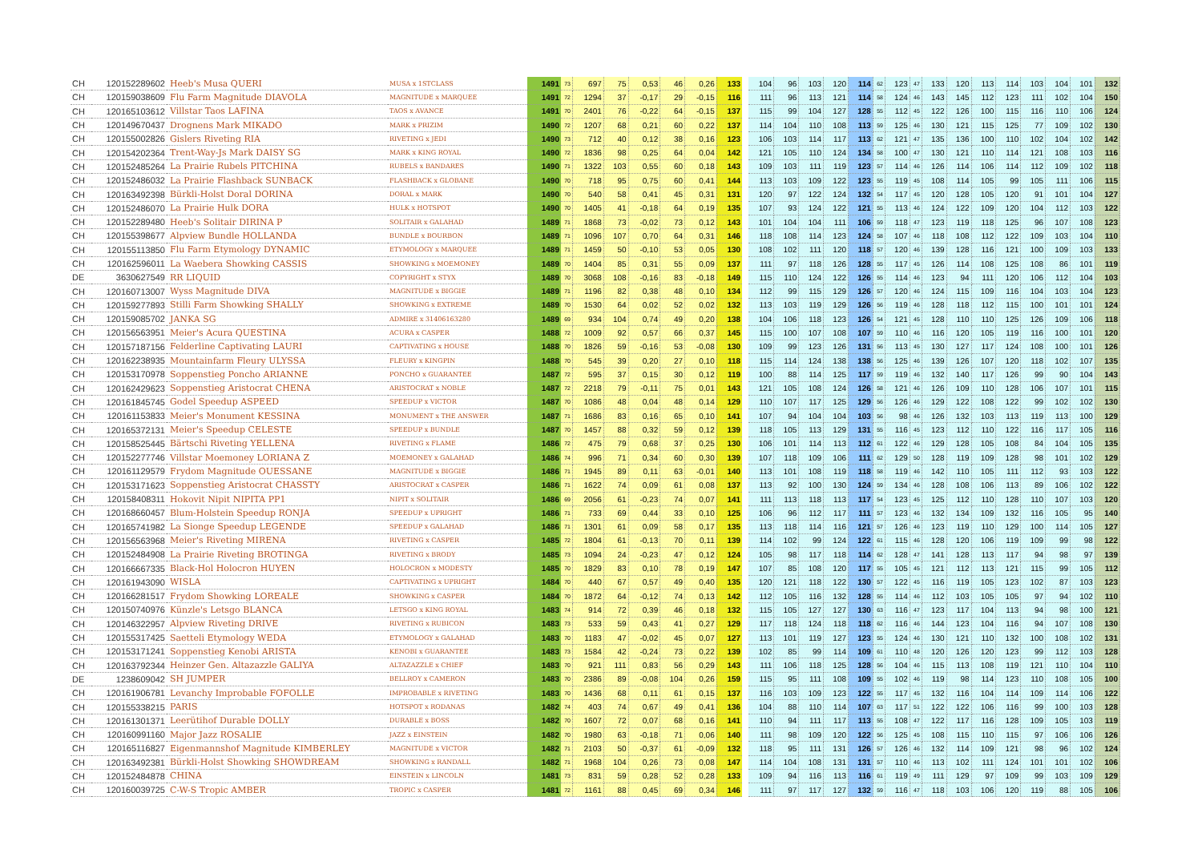| CH | 120152289602 | Heeb's Musa QUERI | MUSA x 1STCLASS | 1491 | 73 | 697 | 75 | 0,53 | 46 | 0,26 | 133 | 104 | 96 | 103 | 120 | 114 | 62 | 123 | 47 | 133 | 120 | 113 | 114 | 103 | 104 | 101 | 132 |
| CH | 120159038609 | Flu Farm Magnitude DIAVOLA | MAGNITUDE x MARQUEE | 1491 | 72 | 1294 | 37 | -0,17 | 29 | -0,15 | 116 | 111 | 96 | 113 | 121 | 114 | 58 | 124 | 46 | 143 | 145 | 112 | 123 | 111 | 102 | 104 | 150 |
| CH | 120165103612 | Villstar Taos LAFINA | TAOS x AVANCE | 1491 | 70 | 2401 | 76 | -0,22 | 64 | -0,15 | 137 | 115 | 99 | 104 | 127 | 128 | 55 | 112 | 45 | 122 | 126 | 100 | 115 | 116 | 110 | 106 | 124 |
| CH | 120149670437 | Drognens Mark MIKADO | MARK x PRIZIM | 1490 | 72 | 1207 | 68 | 0,21 | 60 | 0,22 | 137 | 114 | 104 | 110 | 108 | 113 | 59 | 125 | 46 | 130 | 121 | 115 | 125 | 77 | 109 | 102 | 130 |
| CH | 120155002826 | Gislers Riveting RIA | RIVETING x JEDI | 1490 | 73 | 712 | 40 | 0,12 | 38 | 0,16 | 123 | 106 | 103 | 114 | 117 | 113 | 62 | 121 | 47 | 135 | 136 | 100 | 110 | 102 | 104 | 102 | 142 |
| CH | 120154202364 | Trent-Way-Js Mark DAISY SG | MARK x KING ROYAL | 1490 | 72 | 1836 | 98 | 0,25 | 64 | 0,04 | 142 | 121 | 105 | 110 | 124 | 134 | 58 | 100 | 47 | 130 | 121 | 110 | 114 | 121 | 108 | 103 | 116 |
| CH | 120152485264 | La Prairie Rubels PITCHINA | RUBELS x BANDARES | 1490 | 71 | 1322 | 103 | 0,55 | 60 | 0,18 | 143 | 109 | 103 | 111 | 119 | 123 | 57 | 114 | 46 | 126 | 114 | 106 | 114 | 112 | 109 | 102 | 118 |
| CH | 120152486032 | La Prairie Flashback SUNBACK | FLASHBACK x GLOBANE | 1490 | 70 | 718 | 95 | 0,75 | 60 | 0,41 | 144 | 113 | 103 | 109 | 122 | 123 | 55 | 119 | 45 | 108 | 114 | 105 | 99 | 105 | 111 | 106 | 115 |
| CH | 120163492398 | Bürkli-Holst Doral DORINA | DORAL x MARK | 1490 | 70 | 540 | 58 | 0,41 | 45 | 0,31 | 131 | 120 | 97 | 122 | 124 | 132 | 54 | 117 | 45 | 120 | 128 | 105 | 120 | 91 | 101 | 104 | 127 |
| CH | 120152486070 | La Prairie Hulk DORA | HULK x HOTSPOT | 1490 | 70 | 1405 | 41 | -0,18 | 64 | 0,19 | 135 | 107 | 93 | 124 | 122 | 121 | 55 | 113 | 46 | 124 | 122 | 109 | 120 | 104 | 112 | 103 | 122 |
| CH | 120152289480 | Heeb's Solitair DIRINA P | SOLITAIR x GALAHAD | 1489 | 71 | 1868 | 73 | -0,02 | 73 | 0,12 | 143 | 101 | 104 | 104 | 111 | 106 | 59 | 118 | 47 | 123 | 119 | 118 | 125 | 96 | 107 | 108 | 123 |
| CH | 120155398677 | Alpview Bundle HOLLANDA | BUNDLE x BOURBON | 1489 | 71 | 1096 | 107 | 0,70 | 64 | 0,31 | 146 | 118 | 108 | 114 | 123 | 124 | 58 | 107 | 46 | 118 | 108 | 112 | 122 | 109 | 103 | 104 | 110 |
| CH | 120155113850 | Flu Farm Etymology DYNAMIC | ETYMOLOGY x MARQUEE | 1489 | 71 | 1459 | 50 | -0,10 | 53 | 0,05 | 130 | 108 | 102 | 111 | 120 | 118 | 57 | 120 | 46 | 139 | 128 | 116 | 121 | 100 | 109 | 103 | 133 |
| CH | 120162596011 | La Waebera Showking CASSIS | SHOWKING x MOEMONEY | 1489 | 70 | 1404 | 85 | 0,31 | 55 | 0,09 | 137 | 111 | 97 | 118 | 126 | 128 | 55 | 117 | 45 | 126 | 114 | 108 | 125 | 108 | 86 | 101 | 119 |
| DE | 3630627549 | RR LIQUID | COPYRIGHT x STYX | 1489 | 70 | 3068 | 108 | -0,16 | 83 | -0,18 | 149 | 115 | 110 | 124 | 122 | 126 | 55 | 114 | 46 | 123 | 94 | 111 | 120 | 106 | 112 | 104 | 103 |
| CH | 120160713007 | Wyss Magnitude DIVA | MAGNITUDE x BIGGIE | 1489 | 71 | 1196 | 82 | 0,38 | 48 | 0,10 | 134 | 112 | 99 | 115 | 129 | 126 | 57 | 120 | 46 | 124 | 115 | 109 | 116 | 104 | 103 | 104 | 123 |
| CH | 120159277893 | Stilli Farm Showking SHALLY | SHOWKING x EXTREME | 1489 | 70 | 1530 | 64 | 0,02 | 52 | 0,02 | 132 | 113 | 103 | 119 | 129 | 126 | 56 | 119 | 46 | 128 | 118 | 112 | 115 | 100 | 101 | 101 | 124 |
| CH | 120159085702 | JANKA SG | ADMIRE x 31406163280 | 1489 | 69 | 934 | 104 | 0,74 | 49 | 0,20 | 138 | 104 | 106 | 118 | 123 | 126 | 54 | 121 | 45 | 128 | 110 | 110 | 125 | 126 | 109 | 106 | 118 |
| CH | 120156563951 | Meier's Acura QUESTINA | ACURA x CASPER | 1488 | 72 | 1009 | 92 | 0,57 | 66 | 0,37 | 145 | 115 | 100 | 107 | 108 | 107 | 59 | 110 | 46 | 116 | 120 | 105 | 119 | 116 | 100 | 101 | 120 |
| CH | 120157187156 | Felderline Captivating LAURI | CAPTIVATING x HOUSE | 1488 | 70 | 1826 | 59 | -0,16 | 53 | -0,08 | 130 | 109 | 99 | 123 | 126 | 131 | 56 | 113 | 45 | 130 | 127 | 117 | 124 | 108 | 100 | 101 | 126 |
| CH | 120162238935 | Mountainfarm Fleury ULYSSA | FLEURY x KINGPIN | 1488 | 70 | 545 | 39 | 0,20 | 27 | 0,10 | 118 | 115 | 114 | 124 | 138 | 138 | 56 | 125 | 46 | 139 | 126 | 107 | 120 | 118 | 102 | 107 | 135 |
| CH | 120153170978 | Soppenstieg Poncho ARIANNE | PONCHO x GUARANTEE | 1487 | 72 | 595 | 37 | 0,15 | 30 | 0,12 | 119 | 100 | 88 | 114 | 125 | 117 | 59 | 119 | 46 | 132 | 140 | 117 | 126 | 99 | 90 | 104 | 143 |
| CH | 120162429623 | Soppenstieg Aristocrat CHENA | ARISTOCRAT x NOBLE | 1487 | 72 | 2218 | 79 | -0,11 | 75 | 0,01 | 143 | 121 | 105 | 108 | 124 | 126 | 58 | 121 | 46 | 126 | 109 | 110 | 128 | 106 | 107 | 101 | 115 |
| CH | 120161845745 | Godel Speedup ASPEED | SPEEDUP x VICTOR | 1487 | 70 | 1086 | 48 | 0,04 | 48 | 0,14 | 129 | 110 | 107 | 117 | 125 | 129 | 56 | 126 | 46 | 129 | 122 | 108 | 122 | 99 | 102 | 102 | 130 |
| CH | 120161153833 | Meier's Monument KESSINA | MONUMENT x THE ANSWER | 1487 | 71 | 1686 | 83 | 0,16 | 65 | 0,10 | 141 | 107 | 94 | 104 | 104 | 103 | 56 | 98 | 46 | 126 | 132 | 103 | 113 | 119 | 113 | 100 | 129 |
| CH | 120165372131 | Meier's Speedup CELESTE | SPEEDUP x BUNDLE | 1487 | 70 | 1457 | 88 | 0,32 | 59 | 0,12 | 139 | 118 | 105 | 113 | 129 | 131 | 55 | 116 | 45 | 123 | 112 | 110 | 122 | 116 | 117 | 105 | 116 |
| CH | 120158525445 | Bärtschi Riveting YELLENA | RIVETING x FLAME | 1486 | 72 | 475 | 79 | 0,68 | 37 | 0,25 | 130 | 106 | 101 | 114 | 113 | 112 | 61 | 122 | 46 | 129 | 128 | 105 | 108 | 84 | 104 | 105 | 135 |
| CH | 120152277746 | Villstar Moemoney LORIANA Z | MOEMONEY x GALAHAD | 1486 | 74 | 996 | 71 | 0,34 | 60 | 0,30 | 139 | 107 | 118 | 109 | 106 | 111 | 62 | 129 | 50 | 128 | 119 | 109 | 128 | 98 | 101 | 102 | 129 |
| CH | 120161129579 | Frydom Magnitude OUESSANE | MAGNITUDE x BIGGIE | 1486 | 71 | 1945 | 89 | 0,11 | 63 | -0,01 | 140 | 113 | 101 | 108 | 119 | 118 | 58 | 119 | 46 | 142 | 110 | 105 | 111 | 112 | 93 | 103 | 122 |
| CH | 120153171623 | Soppenstieg Aristocrat CHASSTY | ARISTOCRAT x CASPER | 1486 | 71 | 1622 | 74 | 0,09 | 61 | 0,08 | 137 | 113 | 92 | 100 | 130 | 124 | 59 | 134 | 46 | 128 | 108 | 106 | 113 | 89 | 106 | 102 | 122 |
| CH | 120158408311 | Hokovit Nipit NIPITA PP1 | NIPIT x SOLITAIR | 1486 | 69 | 2056 | 61 | -0,23 | 74 | 0,07 | 141 | 111 | 113 | 118 | 113 | 117 | 54 | 123 | 45 | 125 | 112 | 110 | 128 | 110 | 107 | 103 | 120 |
| CH | 120168660457 | Blum-Holstein Speedup RONJA | SPEEDUP x UPRIGHT | 1486 | 71 | 733 | 69 | 0,44 | 33 | 0,10 | 125 | 106 | 96 | 112 | 117 | 111 | 57 | 123 | 46 | 132 | 134 | 109 | 132 | 116 | 105 | 95 | 140 |
| CH | 120165741982 | La Sionge Speedup LEGENDE | SPEEDUP x GALAHAD | 1486 | 71 | 1301 | 61 | 0,09 | 58 | 0,17 | 135 | 113 | 118 | 114 | 116 | 121 | 57 | 126 | 46 | 123 | 119 | 110 | 129 | 100 | 114 | 105 | 127 |
| CH | 120156563968 | Meier's Riveting MIRENA | RIVETING x CASPER | 1485 | 72 | 1804 | 61 | -0,13 | 70 | 0,11 | 139 | 114 | 102 | 99 | 124 | 122 | 61 | 115 | 46 | 128 | 120 | 106 | 119 | 109 | 99 | 98 | 122 |
| CH | 120152484908 | La Prairie Riveting BROTINGA | RIVETING x BRODY | 1485 | 73 | 1094 | 24 | -0,23 | 47 | 0,12 | 124 | 105 | 98 | 117 | 118 | 114 | 62 | 128 | 47 | 141 | 128 | 113 | 117 | 94 | 98 | 97 | 139 |
| CH | 120166667335 | Black-Hol Holocron HUYEN | HOLOCRON x MODESTY | 1485 | 70 | 1829 | 83 | 0,10 | 78 | 0,19 | 147 | 107 | 85 | 108 | 120 | 117 | 55 | 105 | 45 | 121 | 112 | 113 | 121 | 115 | 99 | 105 | 112 |
| CH | 120161943090 | WISLA | CAPTIVATING x UPRIGHT | 1484 | 70 | 440 | 67 | 0,57 | 49 | 0,40 | 135 | 120 | 121 | 118 | 122 | 130 | 57 | 122 | 45 | 116 | 119 | 105 | 123 | 102 | 87 | 103 | 123 |
| CH | 120166281517 | Frydom Showking LOREALE | SHOWKING x CASPER | 1484 | 70 | 1872 | 64 | -0,12 | 74 | 0,13 | 142 | 112 | 105 | 116 | 132 | 128 | 55 | 114 | 46 | 112 | 103 | 105 | 105 | 97 | 94 | 102 | 110 |
| CH | 120150740976 | Künzle's Letsgo BLANCA | LETSGO x KING ROYAL | 1483 | 74 | 914 | 72 | 0,39 | 46 | 0,18 | 132 | 115 | 105 | 127 | 127 | 130 | 63 | 116 | 47 | 123 | 117 | 104 | 113 | 94 | 98 | 100 | 121 |
| CH | 120146322957 | Alpview Riveting DRIVE | RIVETING x RUBICON | 1483 | 73 | 533 | 59 | 0,43 | 41 | 0,27 | 129 | 117 | 118 | 124 | 118 | 118 | 62 | 116 | 46 | 144 | 123 | 104 | 116 | 94 | 107 | 108 | 130 |
| CH | 120155317425 | Saetteli Etymology WEDA | ETYMOLOGY x GALAHAD | 1483 | 70 | 1183 | 47 | -0,02 | 45 | 0,07 | 127 | 113 | 101 | 119 | 127 | 123 | 55 | 124 | 46 | 130 | 121 | 110 | 132 | 100 | 108 | 102 | 131 |
| CH | 120153171241 | Soppenstieg Kenobi ARISTA | KENOBI x GUARANTEE | 1483 | 73 | 1584 | 42 | -0,24 | 73 | 0,22 | 139 | 102 | 85 | 99 | 114 | 109 | 61 | 110 | 48 | 120 | 126 | 120 | 123 | 99 | 112 | 103 | 128 |
| CH | 120163792344 | Heinzer Gen. Altazazzle GALIYA | ALTAZAZZLE x CHIEF | 1483 | 70 | 921 | 111 | 0,83 | 56 | 0,29 | 143 | 111 | 106 | 118 | 125 | 128 | 56 | 104 | 46 | 115 | 113 | 108 | 119 | 121 | 110 | 104 | 110 |
| DE | 1238609042 | SH JUMPER | BELLROY x CAMERON | 1483 | 70 | 2386 | 89 | -0,08 | 104 | 0,26 | 159 | 115 | 95 | 111 | 108 | 109 | 55 | 102 | 46 | 119 | 98 | 114 | 123 | 110 | 108 | 105 | 100 |
| CH | 120161906781 | Levanchy Improbable FOFOLLE | IMPROBABLE x RIVETING | 1483 | 70 | 1436 | 68 | 0,11 | 61 | 0,15 | 137 | 116 | 103 | 109 | 123 | 122 | 55 | 117 | 45 | 132 | 116 | 104 | 114 | 109 | 114 | 106 | 122 |
| CH | 120155338215 | PARIS | HOTSPOT x RODANAS | 1482 | 74 | 403 | 74 | 0,67 | 49 | 0,41 | 136 | 104 | 88 | 110 | 114 | 107 | 63 | 117 | 51 | 122 | 122 | 106 | 116 | 99 | 100 | 103 | 128 |
| CH | 120161301371 | Leerütihof Durable DOLLY | DURABLE x BOSS | 1482 | 70 | 1607 | 72 | 0,07 | 68 | 0,16 | 141 | 110 | 94 | 111 | 117 | 113 | 55 | 108 | 47 | 122 | 117 | 116 | 128 | 109 | 105 | 103 | 119 |
| CH | 120160991160 | Major Jazz ROSALIE | JAZZ x EINSTEIN | 1482 | 70 | 1980 | 63 | -0,18 | 71 | 0,06 | 140 | 111 | 98 | 109 | 120 | 122 | 56 | 125 | 45 | 108 | 115 | 110 | 115 | 97 | 106 | 106 | 126 |
| CH | 120165116827 | Eigenmannshof Magnitude KIMBERLEY | MAGNITUDE x VICTOR | 1482 | 71 | 2103 | 50 | -0,37 | 61 | -0,09 | 132 | 118 | 95 | 111 | 131 | 126 | 57 | 126 | 46 | 132 | 114 | 109 | 121 | 98 | 96 | 102 | 124 |
| CH | 120163492381 | Bürkli-Holst Showking SHOWDREAM | SHOWKING x RANDALL | 1482 | 71 | 1968 | 104 | 0,26 | 73 | 0,08 | 147 | 114 | 104 | 108 | 131 | 131 | 57 | 110 | 46 | 113 | 102 | 111 | 124 | 101 | 101 | 102 | 106 |
| CH | 120152484878 | CHINA | EINSTEIN x LINCOLN | 1481 | 73 | 831 | 59 | 0,28 | 52 | 0,28 | 133 | 109 | 94 | 116 | 113 | 116 | 61 | 119 | 49 | 111 | 129 | 97 | 109 | 99 | 103 | 109 | 129 |
| CH | 120160039725 | C-W-S Tropic AMBER | TROPIC x CASPER | 1481 | 72 | 1161 | 88 | 0,45 | 69 | 0,34 | 146 | 111 | 97 | 117 | 127 | 132 | 59 | 116 | 47 | 118 | 103 | 106 | 120 | 119 | 88 | 105 | 106 |